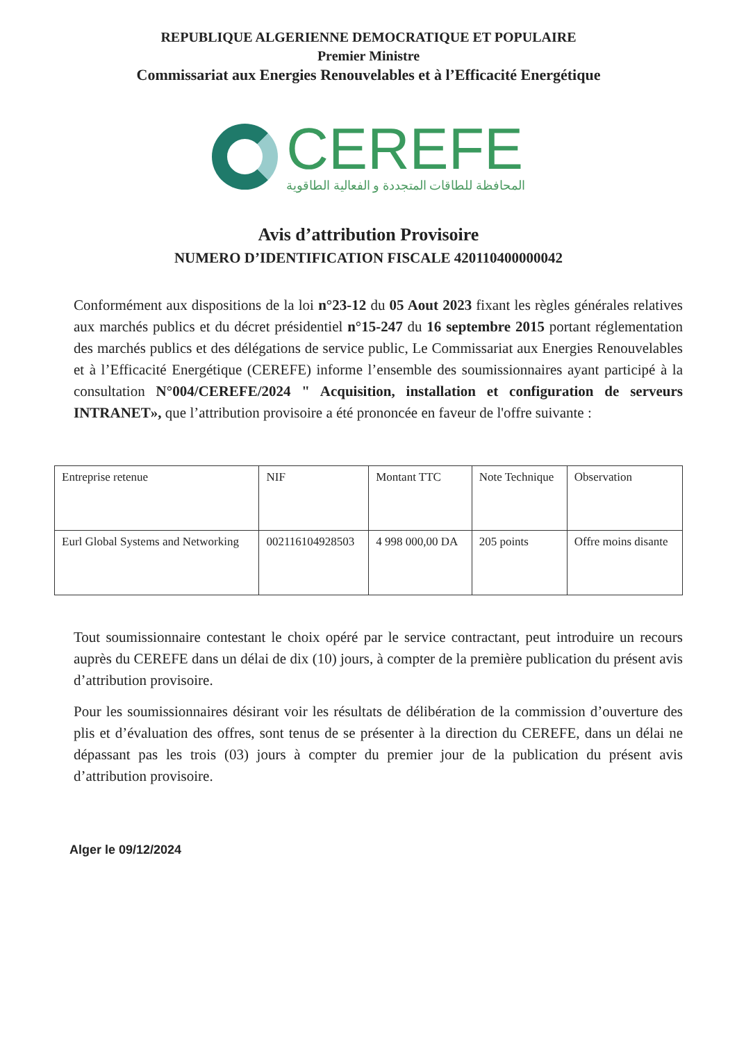REPUBLIQUE ALGERIENNE DEMOCRATIQUE ET POPULAIRE
Premier Ministre
Commissariat aux Energies Renouvelables et à l’Efficacité Energétique
CEREFE
المحافظة للطاقات المتجددة و الفعالية الطاقوية
Avis d’attribution Provisoire
NUMERO D’IDENTIFICATION FISCALE 420110400000042
Conformément aux dispositions de la loi n°23-12 du 05 Aout 2023 fixant les règles générales relatives aux marchés publics et du décret présidentiel n°15-247 du 16 septembre 2015 portant réglementation des marchés publics et des délégations de service public, Le Commissariat aux Energies Renouvelables et à l’Efficacité Energétique (CEREFE) informe l’ensemble des soumissionnaires ayant participé à la consultation N°004/CEREFE/2024 " Acquisition, installation et configuration de serveurs INTRANET», que l’attribution provisoire a été prononcée en faveur de l'offre suivante :
| Entreprise retenue | NIF | Montant TTC | Note Technique | Observation |
| Eurl Global Systems and Networking | 002116104928503 | 4 998 000,00 DA | 205 points | Offre moins disante |
Tout soumissionnaire contestant le choix opéré par le service contractant, peut introduire un recours auprès du CEREFE dans un délai de dix (10) jours, à compter de la première publication du présent avis d’attribution provisoire.
Pour les soumissionnaires désirant voir les résultats de délibération de la commission d’ouverture des plis et d’évaluation des offres, sont tenus de se présenter à la direction du CEREFE, dans un délai ne dépassant pas les trois (03) jours à compter du premier jour de la publication du présent avis d’attribution provisoire.
Alger le 09/12/2024